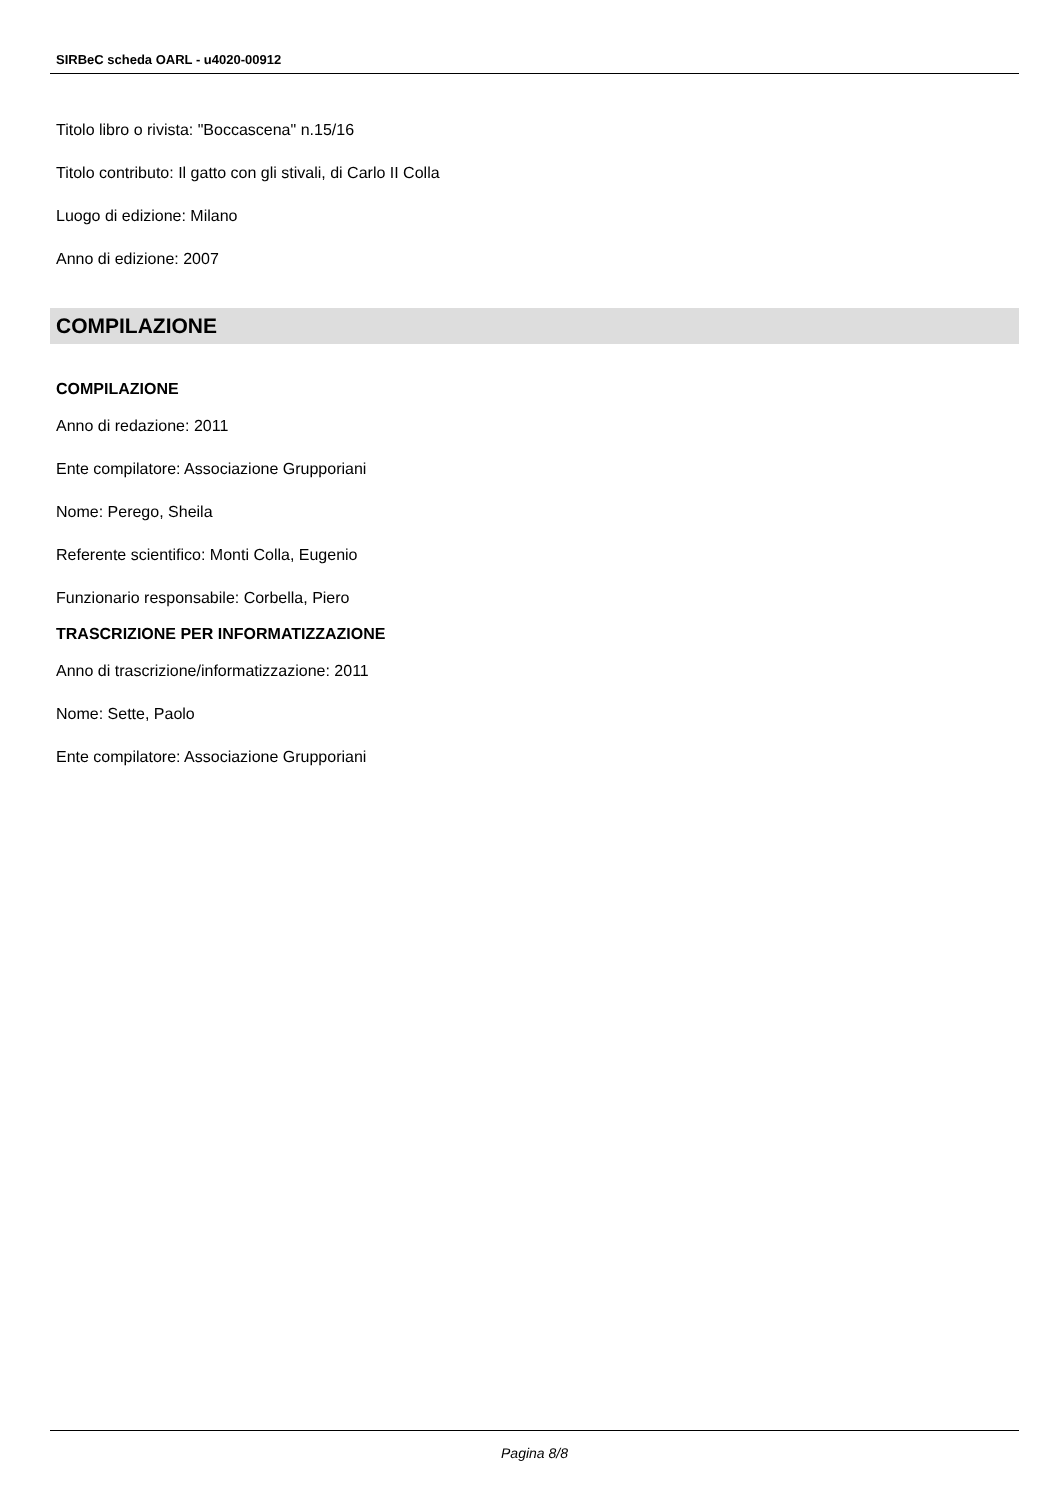SIRBeC scheda OARL - u4020-00912
Titolo libro o rivista: "Boccascena" n.15/16
Titolo contributo: Il gatto con gli stivali, di Carlo II Colla
Luogo di edizione: Milano
Anno di edizione: 2007
COMPILAZIONE
COMPILAZIONE
Anno di redazione: 2011
Ente compilatore: Associazione Grupporiani
Nome: Perego, Sheila
Referente scientifico: Monti Colla, Eugenio
Funzionario responsabile: Corbella, Piero
TRASCRIZIONE PER INFORMATIZZAZIONE
Anno di trascrizione/informatizzazione: 2011
Nome: Sette, Paolo
Ente compilatore: Associazione Grupporiani
Pagina 8/8